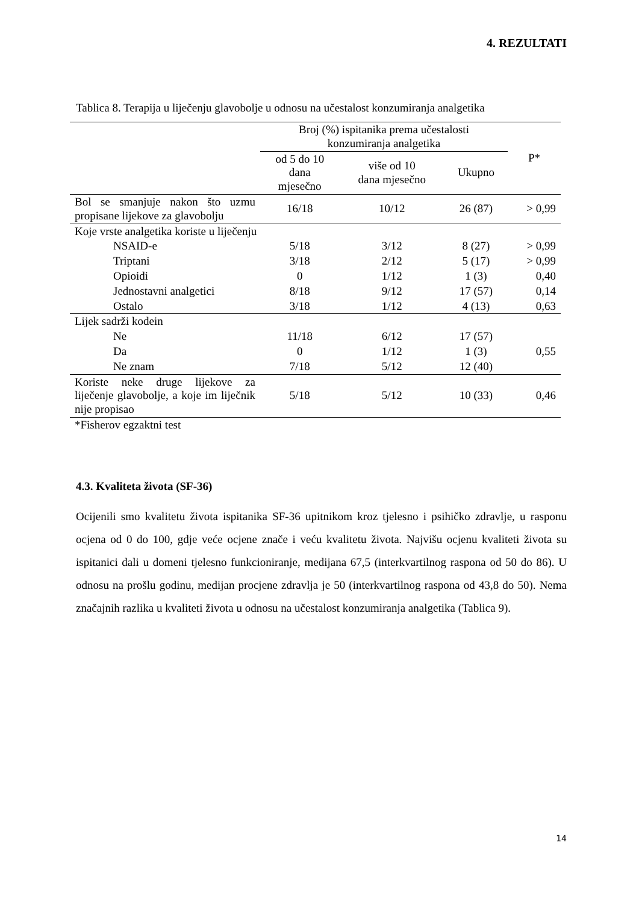4. REZULTATI
Tablica 8. Terapija u liječenju glavobolje u odnosu na učestalost konzumiranja analgetika
| | Broj (%) ispitanika prema učestalosti konzumiranja analgetika | | | P* |
| --- | --- | --- | --- | --- |
| | od 5 do 10 dana mjesečno | više od 10 dana mjesečno | Ukupno | |
| Bol se smanjuje nakon što uzmu propisane lijekove za glavobolju | 16/18 | 10/12 | 26 (87) | > 0,99 |
| Koje vrste analgetika koriste u liječenju | | | | |
| NSAID-e | 5/18 | 3/12 | 8 (27) | > 0,99 |
| Triptani | 3/18 | 2/12 | 5 (17) | > 0,99 |
| Opioidi | 0 | 1/12 | 1 (3) | 0,40 |
| Jednostavni analgetici | 8/18 | 9/12 | 17 (57) | 0,14 |
| Ostalo | 3/18 | 1/12 | 4 (13) | 0,63 |
| Lijek sadrži kodein | | | | |
| Ne | 11/18 | 6/12 | 17 (57) | 0,55 |
| Da | 0 | 1/12 | 1 (3) | |
| Ne znam | 7/18 | 5/12 | 12 (40) | |
| Koriste neke druge lijekove za liječenje glavobolje, a koje im liječnik nije propisao | 5/18 | 5/12 | 10 (33) | 0,46 |
| *Fisherov egzaktni test | | | | |
4.3. Kvaliteta života (SF-36)
Ocijenili smo kvalitetu života ispitanika SF-36 upitnikom kroz tjelesno i psihičko zdravlje, u rasponu ocjena od 0 do 100, gdje veće ocjene znače i veću kvalitetu života. Najvišu ocjenu kvaliteti života su ispitanici dali u domeni tjelesno funkcioniranje, medijana 67,5 (interkvartilnog raspona od 50 do 86). U odnosu na prošlu godinu, medijan procjene zdravlja je 50 (interkvartilnog raspona od 43,8 do 50). Nema značajnih razlika u kvaliteti života u odnosu na učestalost konzumiranja analgetika (Tablica 9).
14